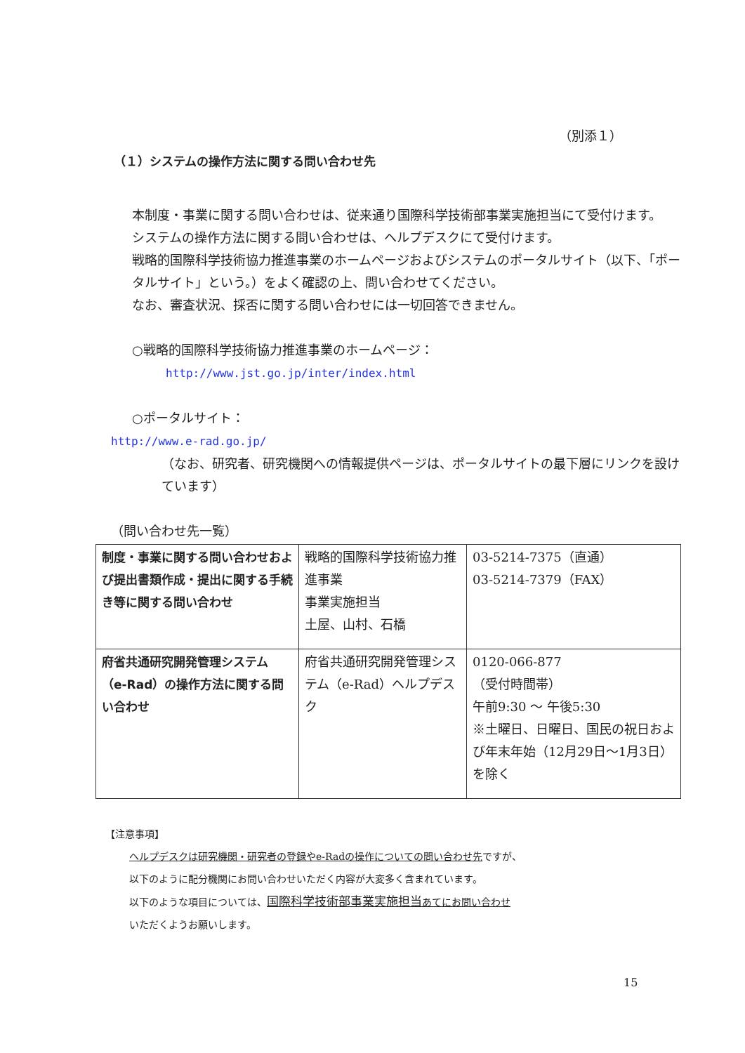（別添１）
（１）システムの操作方法に関する問い合わせ先
本制度・事業に関する問い合わせは、従来通り国際科学技術部事業実施担当にて受付けます。
システムの操作方法に関する問い合わせは、ヘルプデスクにて受付けます。
戦略的国際科学技術協力推進事業のホームページおよびシステムのポータルサイト（以下、「ポータルサイト」という。）をよく確認の上、問い合わせてください。
なお、審査状況、採否に関する問い合わせには一切回答できません。
○戦略的国際科学技術協力推進事業のホームページ：
http://www.jst.go.jp/inter/index.html
○ポータルサイト：
http://www.e-rad.go.jp/
（なお、研究者、研究機関への情報提供ページは、ポータルサイトの最下層にリンクを設けています）
（問い合わせ先一覧）
| 制度・事業に関する問い合わせおよび提出書類作成・提出に関する手続き等に関する問い合わせ | 戦略的国際科学技術協力推進事業 事業実施担当 土屋、山村、石橋 | 03-5214-7375（直通） 03-5214-7379（FAX） |
| 府省共通研究開発管理システム（e-Rad）の操作方法に関する問い合わせ | 府省共通研究開発管理システム（e-Rad）ヘルプデスク | 0120-066-877 （受付時間帯） 午前9:30 ～ 午後5:30 ※土曜日、日曜日、国民の祝日および年末年始（12月29日～1月3日）を除く |
【注意事項】
ヘルプデスクは研究機関・研究者の登録やe-Radの操作についての問い合わせ先ですが、
以下のように配分機関にお問い合わせいただく内容が大変多く含まれています。
以下のような項目については、国際科学技術部事業実施担当あてにお問い合わせ
いただくようお願いします。
15